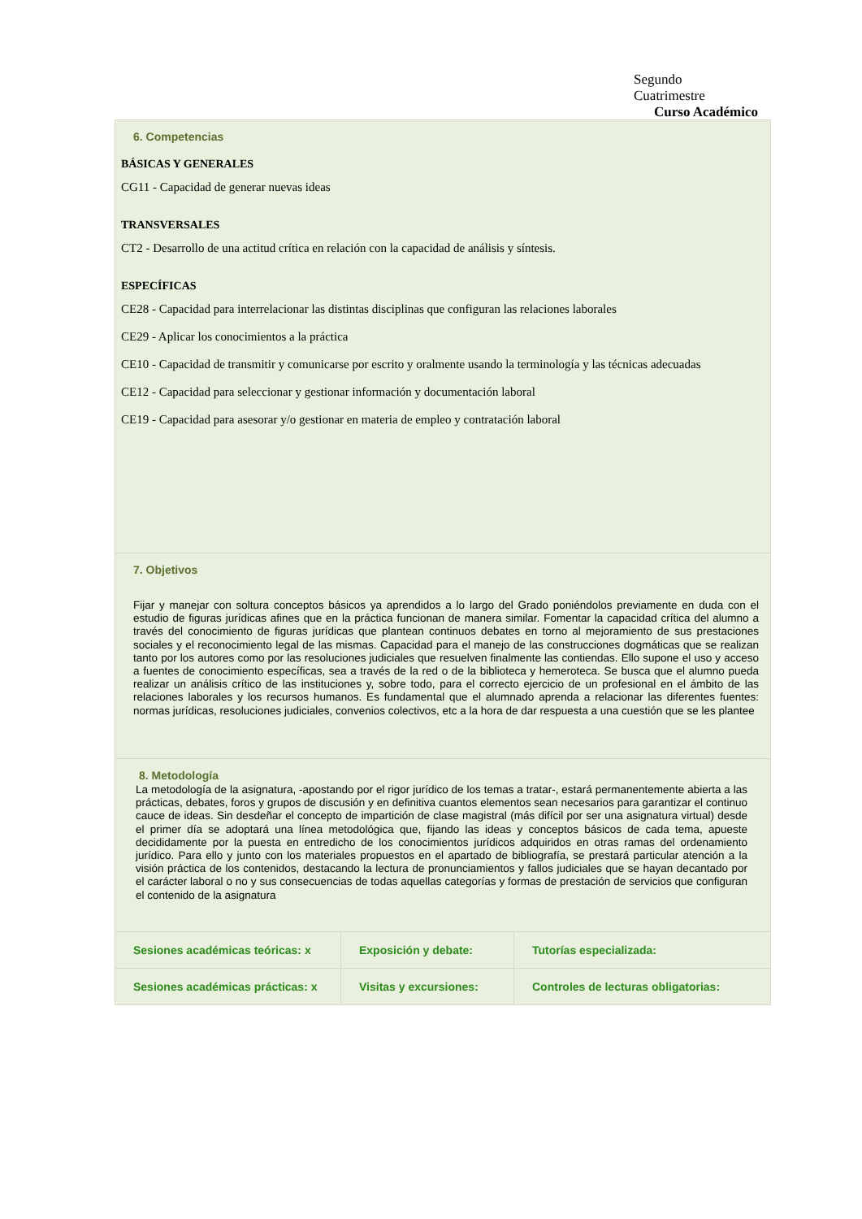Segundo
Cuatrimestre
Curso Académico
6. Competencias
BÁSICAS Y GENERALES
CG11 - Capacidad de generar nuevas ideas
TRANSVERSALES
CT2 - Desarrollo de una actitud crítica en relación con la capacidad de análisis y síntesis.
ESPECÍFICAS
CE28 - Capacidad para interrelacionar las distintas disciplinas que configuran las relaciones laborales
CE29 - Aplicar los conocimientos a la práctica
CE10 - Capacidad de transmitir y comunicarse por escrito y oralmente usando la terminología y las técnicas adecuadas
CE12 - Capacidad para seleccionar y gestionar información y documentación laboral
CE19 - Capacidad para asesorar y/o gestionar en materia de empleo y contratación laboral
7. Objetivos
Fijar y manejar con soltura conceptos básicos ya aprendidos a lo largo del Grado poniéndolos previamente en duda con el estudio de figuras jurídicas afines que en la práctica funcionan de manera similar. Fomentar la capacidad crítica del alumno a través del conocimiento de figuras jurídicas que plantean continuos debates en torno al mejoramiento de sus prestaciones sociales y el reconocimiento legal de las mismas. Capacidad para el manejo de las construcciones dogmáticas que se realizan tanto por los autores como por las resoluciones judiciales que resuelven finalmente las contiendas. Ello supone el uso y acceso a fuentes de conocimiento específicas, sea a través de la red o de la biblioteca y hemeroteca. Se busca que el alumno pueda realizar un análisis crítico de las instituciones y, sobre todo, para el correcto ejercicio de un profesional en el ámbito de las relaciones laborales y los recursos humanos. Es fundamental que el alumnado aprenda a relacionar las diferentes fuentes: normas jurídicas, resoluciones judiciales, convenios colectivos, etc a la hora de dar respuesta a una cuestión que se les plantee
8. Metodología
La metodología de la asignatura, -apostando por el rigor jurídico de los temas a tratar-, estará permanentemente abierta a las prácticas, debates, foros y grupos de discusión y en definitiva cuantos elementos sean necesarios para garantizar el continuo cauce de ideas. Sin desdeñar el concepto de impartición de clase magistral (más difícil por ser una asignatura virtual) desde el primer día se adoptará una línea metodológica que, fijando las ideas y conceptos básicos de cada tema, apueste decididamente por la puesta en entredicho de los conocimientos jurídicos adquiridos en otras ramas del ordenamiento jurídico. Para ello y junto con los materiales propuestos en el apartado de bibliografía, se prestará particular atención a la visión práctica de los contenidos, destacando la lectura de pronunciamientos y fallos judiciales que se hayan decantado por el carácter laboral o no y sus consecuencias de todas aquellas categorías y formas de prestación de servicios que configuran el contenido de la asignatura
| Sesiones académicas teóricas: x | Exposición y debate: | Tutorías especializada: |
| Sesiones académicas prácticas: x | Visitas y excursiones: | Controles de lecturas obligatorias: |